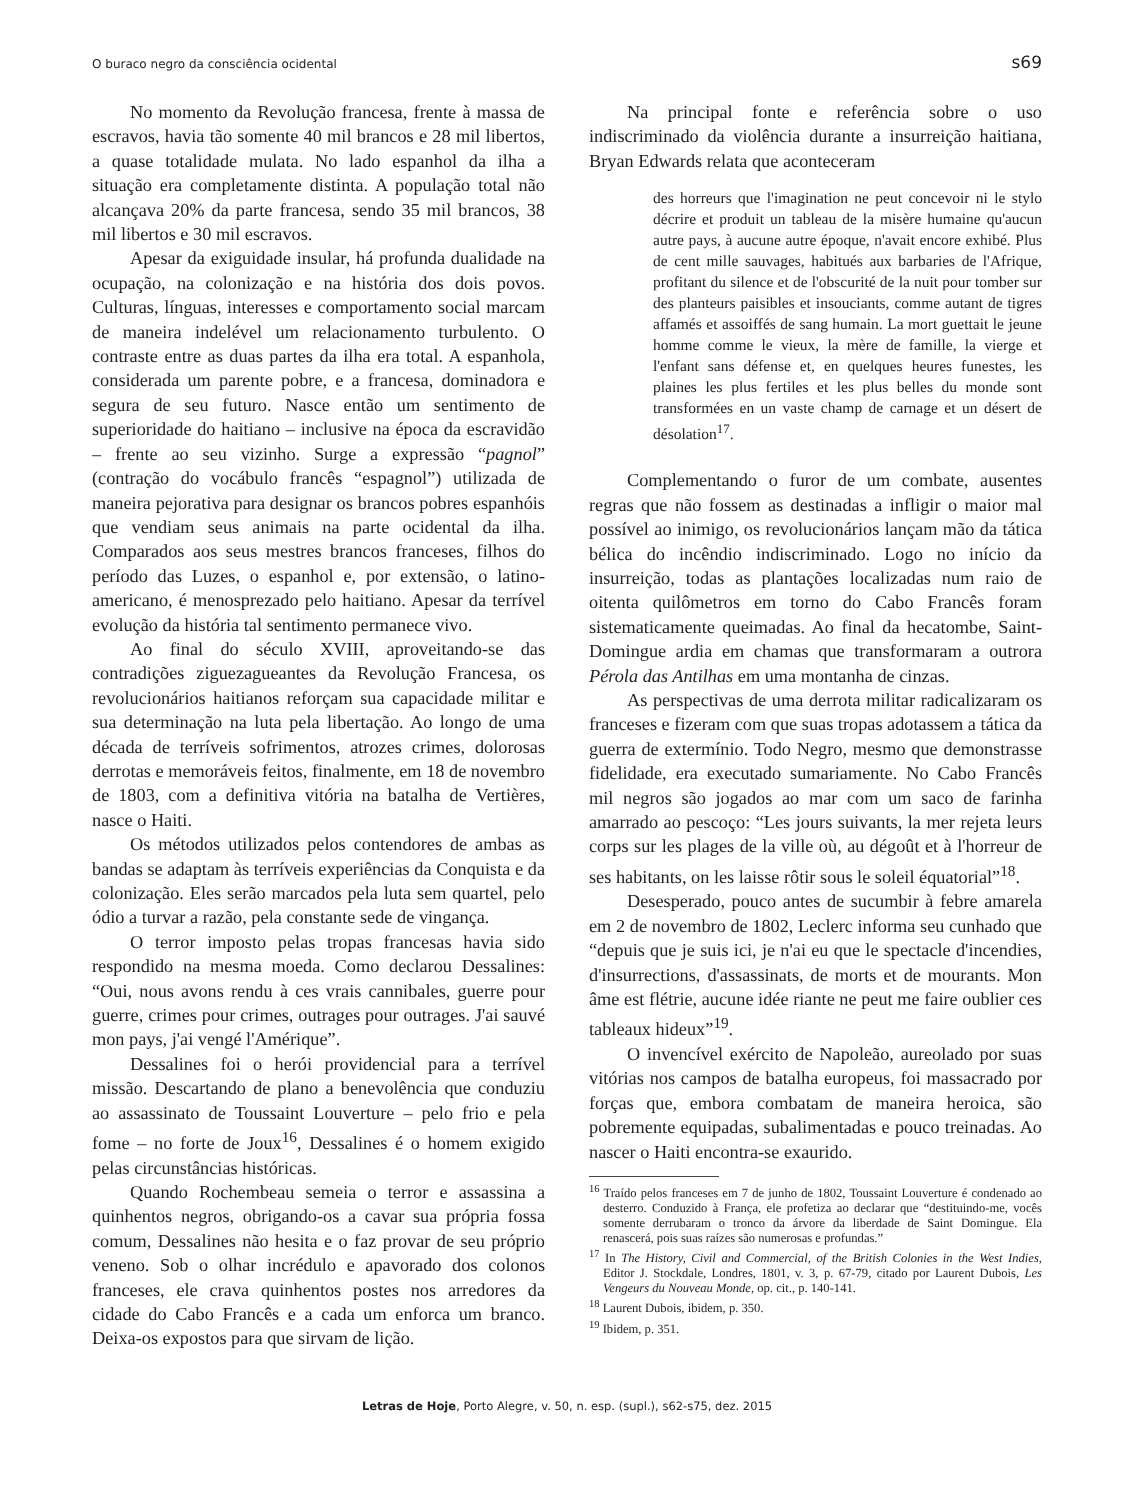O buraco negro da consciência ocidental s69
No momento da Revolução francesa, frente à massa de escravos, havia tão somente 40 mil brancos e 28 mil libertos, a quase totalidade mulata. No lado espanhol da ilha a situação era completamente distinta. A população total não alcançava 20% da parte francesa, sendo 35 mil brancos, 38 mil libertos e 30 mil escravos.
Apesar da exiguidade insular, há profunda dualidade na ocupação, na colonização e na história dos dois povos. Culturas, línguas, interesses e comportamento social marcam de maneira indelével um relacionamento turbulento. O contraste entre as duas partes da ilha era total. A espanhola, considerada um parente pobre, e a francesa, dominadora e segura de seu futuro. Nasce então um sentimento de superioridade do haitiano – inclusive na época da escravidão – frente ao seu vizinho. Surge a expressão “pagnol” (contração do vocábulo francês “espagnol”) utilizada de maneira pejorativa para designar os brancos pobres espanhóis que vendiam seus animais na parte ocidental da ilha. Comparados aos seus mestres brancos franceses, filhos do período das Luzes, o espanhol e, por extensão, o latino-americano, é menosprezado pelo haitiano. Apesar da terrível evolução da história tal sentimento permanece vivo.
Ao final do século XVIII, aproveitando-se das contradições ziguezagueantes da Revolução Francesa, os revolucionários haitianos reforçam sua capacidade militar e sua determinação na luta pela libertação. Ao longo de uma década de terríveis sofrimentos, atrozes crimes, dolorosas derrotas e memoráveis feitos, finalmente, em 18 de novembro de 1803, com a definitiva vitória na batalha de Vertières, nasce o Haiti.
Os métodos utilizados pelos contendores de ambas as bandas se adaptam às terríveis experiências da Conquista e da colonização. Eles serão marcados pela luta sem quartel, pelo ódio a turvar a razão, pela constante sede de vingança.
O terror imposto pelas tropas francesas havia sido respondido na mesma moeda. Como declarou Dessalines: “Oui, nous avons rendu à ces vrais cannibales, guerre pour guerre, crimes pour crimes, outrages pour outrages. J'ai sauvé mon pays, j'ai vengé l'Amérique”.
Dessalines foi o herói providencial para a terrível missão. Descartando de plano a benevolência que conduziu ao assassinato de Toussaint Louverture – pelo frio e pela fome – no forte de Joux<sup>16</sup>, Dessalines é o homem exigido pelas circunstâncias históricas.
Quando Rochembeau semeia o terror e assassina a quinhentos negros, obrigando-os a cavar sua própria fossa comum, Dessalines não hesita e o faz provar de seu próprio veneno. Sob o olhar incrédulo e apavorado dos colonos franceses, ele crava quinhentos postes nos arredores da cidade do Cabo Francês e a cada um enforca um branco. Deixa-os expostos para que sirvam de lição.
Na principal fonte e referência sobre o uso indiscriminado da violência durante a insurreição haitiana, Bryan Edwards relata que aconteceram
des horreurs que l'imagination ne peut concevoir ni le stylo décrire et produit un tableau de la misère humaine qu'aucun autre pays, à aucune autre époque, n'avait encore exhibé. Plus de cent mille sauvages, habitués aux barbaries de l'Afrique, profitant du silence et de l'obscurité de la nuit pour tomber sur des planteurs paisibles et insouciants, comme autant de tigres affamés et assoiffés de sang humain. La mort guettait le jeune homme comme le vieux, la mère de famille, la vierge et l'enfant sans défense et, en quelques heures funestes, les plaines les plus fertiles et les plus belles du monde sont transformées en un vaste champ de carnage et un désert de désolation<sup>17</sup>.
Complementando o furor de um combate, ausentes regras que não fossem as destinadas a infligir o maior mal possível ao inimigo, os revolucionários lançam mão da tática bélica do incêndio indiscriminado. Logo no início da insurreição, todas as plantações localizadas num raio de oitenta quilômetros em torno do Cabo Francês foram sistematicamente queimadas. Ao final da hecatombe, Saint-Domingue ardia em chamas que transformaram a outrora Pérola das Antilhas em uma montanha de cinzas.
As perspectivas de uma derrota militar radicalizaram os franceses e fizeram com que suas tropas adotassem a tática da guerra de extermínio. Todo Negro, mesmo que demonstrasse fidelidade, era executado sumariamente. No Cabo Francês mil negros são jogados ao mar com um saco de farinha amarrado ao pescoço: “Les jours suivants, la mer rejeta leurs corps sur les plages de la ville où, au dégoût et à l'horreur de ses habitants, on les laisse rôtir sous le soleil équatorial”<sup>18</sup>.
Desesperado, pouco antes de sucumbir à febre amarela em 2 de novembro de 1802, Leclerc informa seu cunhado que “depuis que je suis ici, je n'ai eu que le spectacle d'incendies, d'insurrections, d'assassinats, de morts et de mourants. Mon âme est flétrie, aucune idée riante ne peut me faire oublier ces tableaux hideux”<sup>19</sup>.
O invencível exército de Napoleão, aureolado por suas vitórias nos campos de batalha europeus, foi massacrado por forças que, embora combatam de maneira heroica, são pobremente equipadas, subalimentadas e pouco treinadas. Ao nascer o Haiti encontra-se exaurido.
<sup>16</sup> Traído pelos franceses em 7 de junho de 1802, Toussaint Louverture é condenado ao desterro. Conduzido à França, ele profetiza ao declarar que “destituindo-me, vocês somente derrubaram o tronco da árvore da liberdade de Saint Domingue. Ela renascerá, pois suas raízes são numerosas e profundas.”
<sup>17</sup> In The History, Civil and Commercial, of the British Colonies in the West Indies, Editor J. Stockdale, Londres, 1801, v. 3, p. 67-79, citado por Laurent Dubois, Les Vengeurs du Nouveau Monde, op. cit., p. 140-141.
<sup>18</sup> Laurent Dubois, ibidem, p. 350.
<sup>19</sup> Ibidem, p. 351.
Letras de Hoje, Porto Alegre, v. 50, n. esp. (supl.), s62-s75, dez. 2015